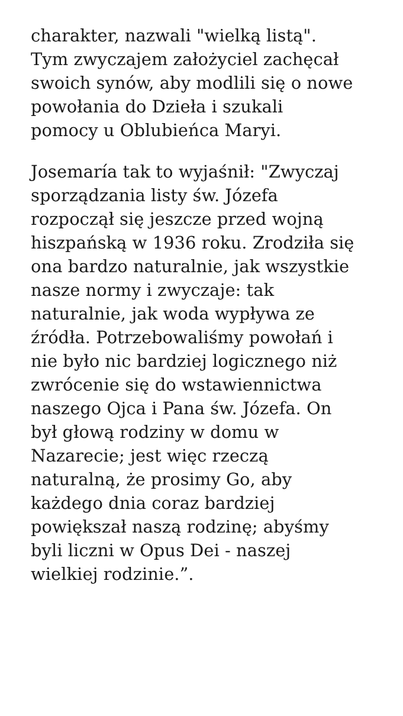charakter, nazwali "wielką listą".
Tym zwyczajem założyciel zachęcał
swoich synów, aby modlili się o nowe
powołania do Dzieła i szukali
pomocy u Oblubieńca Maryi.
Josemaría tak to wyjaśnił: "Zwyczaj
sporządzania listy św. Józefa
rozpoczął się jeszcze przed wojną
hiszpańską w 1936 roku. Zrodziła się
ona bardzo naturalnie, jak wszystkie
nasze normy i zwyczaje: tak
naturalnie, jak woda wypływa ze
źródła. Potrzebowaliśmy powołań i
nie było nic bardziej logicznego niż
zwrócenie się do wstawiennictwa
naszego Ojca i Pana św. Józefa. On
był głową rodziny w domu w
Nazarecie; jest więc rzeczą
naturalną, że prosimy Go, aby
każdego dnia coraz bardziej
powiększał naszą rodzinę; abyśmy
byli liczni w Opus Dei - naszej
wielkiej rodzinie.”.